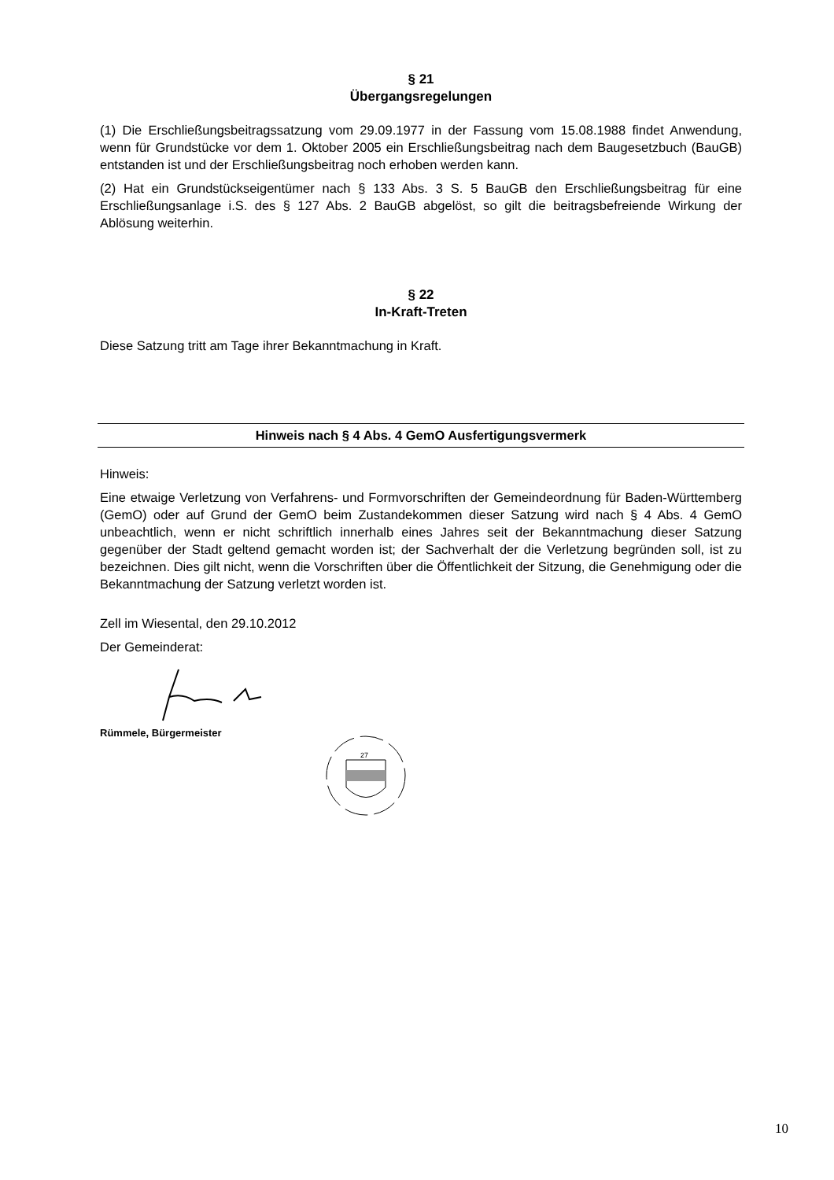§ 21
Übergangsregelungen
(1) Die Erschließungsbeitragssatzung vom 29.09.1977 in der Fassung vom 15.08.1988 findet Anwendung, wenn für Grundstücke vor dem 1. Oktober 2005 ein Erschließungsbeitrag nach dem Baugesetzbuch (BauGB) entstanden ist und der Erschließungsbeitrag noch erhoben werden kann.
(2) Hat ein Grundstückseigentümer nach § 133 Abs. 3 S. 5 BauGB den Erschließungsbeitrag für eine Erschließungsanlage i.S. des § 127 Abs. 2 BauGB abgelöst, so gilt die beitragsbefreiende Wirkung der Ablösung weiterhin.
§ 22
In-Kraft-Treten
Diese Satzung tritt am Tage ihrer Bekanntmachung in Kraft.
Hinweis nach § 4 Abs. 4 GemO Ausfertigungsvermerk
Hinweis:
Eine etwaige Verletzung von Verfahrens- und Formvorschriften der Gemeindeordnung für Baden-Württemberg (GemO) oder auf Grund der GemO beim Zustandekommen dieser Satzung wird nach § 4 Abs. 4 GemO unbeachtlich, wenn er nicht schriftlich innerhalb eines Jahres seit der Bekanntmachung dieser Satzung gegenüber der Stadt geltend gemacht worden ist; der Sachverhalt der die Verletzung begründen soll, ist zu bezeichnen. Dies gilt nicht, wenn die Vorschriften über die Öffentlichkeit der Sitzung, die Genehmigung oder die Bekanntmachung der Satzung verletzt worden ist.
Zell im Wiesental, den 29.10.2012
Der Gemeinderat:
Rümmele, Bürgermeister
27
10